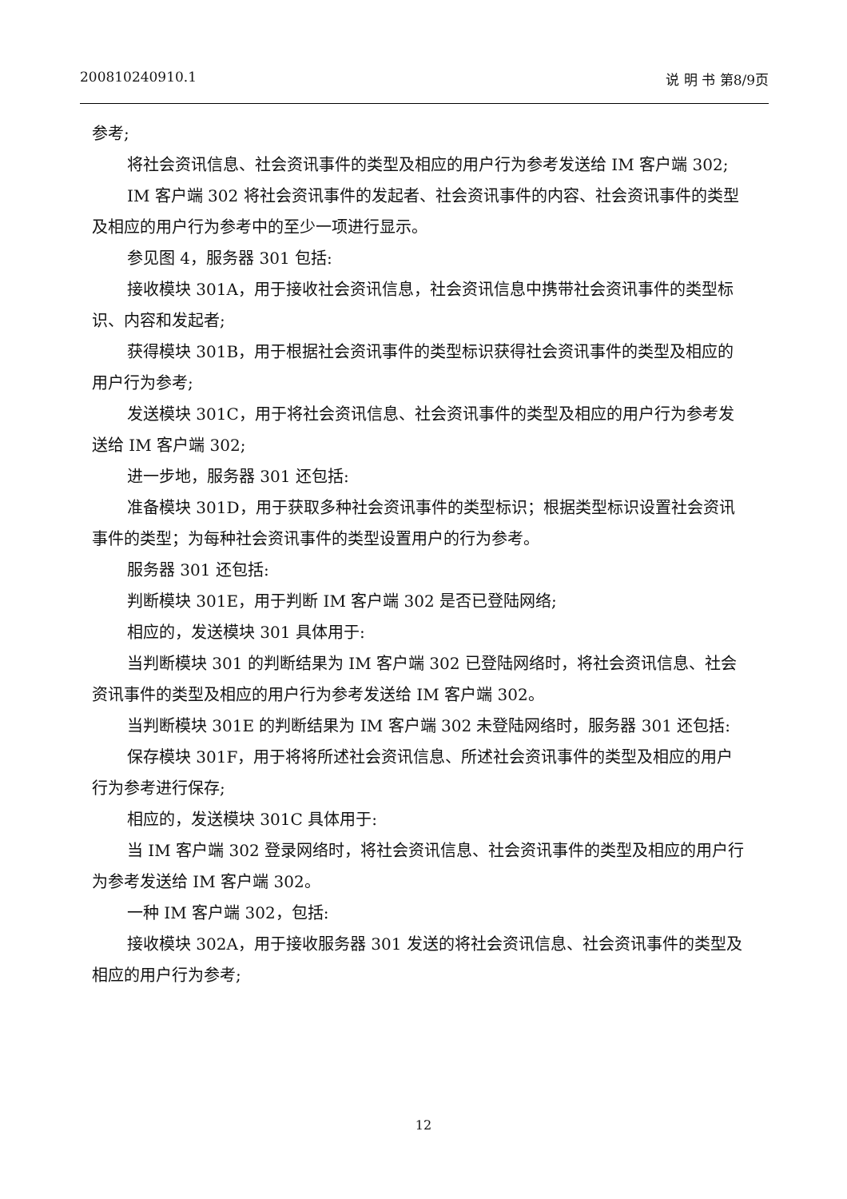200810240910.1 说 明 书 第8/9页
参考;
将社会资讯信息、社会资讯事件的类型及相应的用户行为参考发送给 IM 客户端 302;
IM 客户端 302 将社会资讯事件的发起者、社会资讯事件的内容、社会资讯事件的类型及相应的用户行为参考中的至少一项进行显示。
参见图 4，服务器 301 包括:
接收模块 301A，用于接收社会资讯信息，社会资讯信息中携带社会资讯事件的类型标识、内容和发起者;
获得模块 301B，用于根据社会资讯事件的类型标识获得社会资讯事件的类型及相应的用户行为参考;
发送模块 301C，用于将社会资讯信息、社会资讯事件的类型及相应的用户行为参考发送给 IM 客户端 302;
进一步地，服务器 301 还包括:
准备模块 301D，用于获取多种社会资讯事件的类型标识；根据类型标识设置社会资讯事件的类型；为每种社会资讯事件的类型设置用户的行为参考。
服务器 301 还包括:
判断模块 301E，用于判断 IM 客户端 302 是否已登陆网络;
相应的，发送模块 301 具体用于:
当判断模块 301 的判断结果为 IM 客户端 302 已登陆网络时，将社会资讯信息、社会资讯事件的类型及相应的用户行为参考发送给 IM 客户端 302。
当判断模块 301E 的判断结果为 IM 客户端 302 未登陆网络时，服务器 301 还包括:
保存模块 301F，用于将将所述社会资讯信息、所述社会资讯事件的类型及相应的用户行为参考进行保存;
相应的，发送模块 301C 具体用于:
当 IM 客户端 302 登录网络时，将社会资讯信息、社会资讯事件的类型及相应的用户行为参考发送给 IM 客户端 302。
一种 IM 客户端 302，包括:
接收模块 302A，用于接收服务器 301 发送的将社会资讯信息、社会资讯事件的类型及相应的用户行为参考;
12